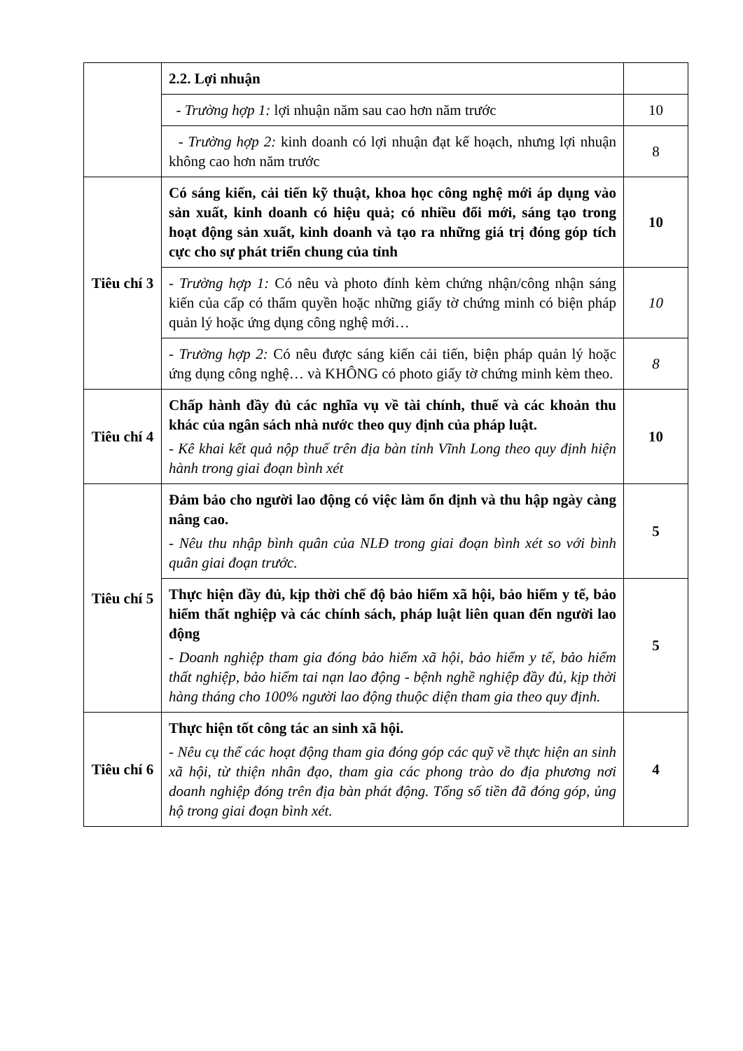| | 2.2. Lợi nhuận | |
| | - Trường hợp 1: lợi nhuận năm sau cao hơn năm trước | 10 |
| | - Trường hợp 2: kinh doanh có lợi nhuận đạt kế hoạch, nhưng lợi nhuận không cao hơn năm trước | 8 |
| Tiêu chí 3 | Có sáng kiến, cải tiến kỹ thuật, khoa học công nghệ mới áp dụng vào sản xuất, kinh doanh có hiệu quả; có nhiều đổi mới, sáng tạo trong hoạt động sản xuất, kinh doanh và tạo ra những giá trị đóng góp tích cực cho sự phát triển chung của tỉnh | 10 |
| | - Trường hợp 1: Có nêu và photo đính kèm chứng nhận/công nhận sáng kiến của cấp có thẩm quyền hoặc những giấy tờ chứng minh có biện pháp quản lý hoặc ứng dụng công nghệ mới… | 10 |
| | - Trường hợp 2: Có nêu được sáng kiến cải tiến, biện pháp quản lý hoặc ứng dụng công nghệ… và KHÔNG có photo giấy tờ chứng minh kèm theo. | 8 |
| Tiêu chí 4 | Chấp hành đầy đủ các nghĩa vụ về tài chính, thuế và các khoản thu khác của ngân sách nhà nước theo quy định của pháp luật. - Kê khai kết quả nộp thuế trên địa bàn tỉnh Vĩnh Long theo quy định hiện hành trong giai đoạn bình xét | 10 |
| Tiêu chí 5 | Đảm bảo cho người lao động có việc làm ổn định và thu hập ngày càng nâng cao. - Nêu thu nhập bình quân của NLĐ trong giai đoạn bình xét so với bình quân giai đoạn trước. | 5 |
| | Thực hiện đầy đủ, kịp thời chế độ bảo hiểm xã hội, bảo hiểm y tế, bảo hiểm thất nghiệp và các chính sách, pháp luật liên quan đến người lao động - Doanh nghiệp tham gia đóng bảo hiểm xã hội, bảo hiểm y tế, bảo hiểm thất nghiệp, bảo hiểm tai nạn lao động - bệnh nghề nghiệp đầy đủ, kịp thời hàng tháng cho 100% người lao động thuộc diện tham gia theo quy định. | 5 |
| Tiêu chí 6 | Thực hiện tốt công tác an sinh xã hội. - Nêu cụ thể các hoạt động tham gia đóng góp các quỹ về thực hiện an sinh xã hội, từ thiện nhân đạo, tham gia các phong trào do địa phương nơi doanh nghiệp đóng trên địa bàn phát động. Tổng số tiền đã đóng góp, ủng hộ trong giai đoạn bình xét. | 4 |